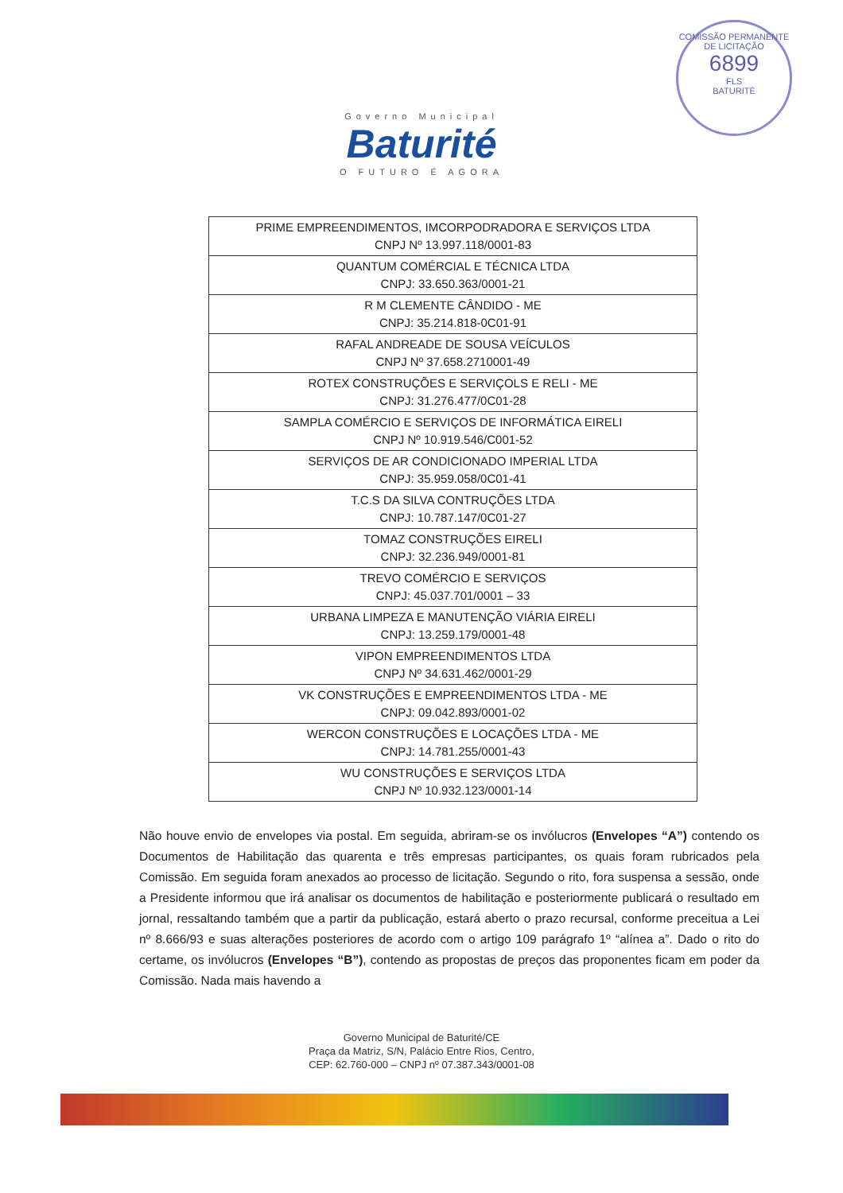COMISSÃO PERMANENTE DE LICITAÇÃO
6899
FLS
BATURITÉ
Governo Municipal
Baturité
O FUTURO É AGORA
| PRIME EMPREENDIMENTOS, IMCORPODRADORA E SERVIÇOS LTDA CNPJ Nº 13.997.118/0001-83 |
| QUANTUM COMÉRCIAL E TÉCNICA LTDA CNPJ: 33.650.363/0001-21 |
| R M CLEMENTE CÂNDIDO - ME CNPJ: 35.214.818-0C01-91 |
| RAFAL ANDREADE DE SOUSA VEÍCULOS CNPJ Nº 37.658.2710001-49 |
| ROTEX CONSTRUÇÕES E SERVIÇOLS E RELI - ME CNPJ: 31.276.477/0C01-28 |
| SAMPLA COMÉRCIO E SERVIÇOS DE INFORMÁTICA EIRELI CNPJ Nº 10.919.546/C001-52 |
| SERVIÇOS DE AR CONDICIONADO IMPERIAL LTDA CNPJ: 35.959.058/0C01-41 |
| T.C.S DA SILVA CONTRUÇÕES LTDA CNPJ: 10.787.147/0C01-27 |
| TOMAZ CONSTRUÇÕES EIRELI CNPJ: 32.236.949/0001-81 |
| TREVO COMÉRCIO E SERVIÇOS CNPJ: 45.037.701/0001 – 33 |
| URBANA LIMPEZA E MANUTENÇÃO VIÁRIA EIRELI CNPJ: 13.259.179/0001-48 |
| VIPON EMPREENDIMENTOS LTDA CNPJ Nº 34.631.462/0001-29 |
| VK CONSTRUÇÕES E EMPREENDIMENTOS LTDA - ME CNPJ: 09.042.893/0001-02 |
| WERCON CONSTRUÇÕES E LOCAÇÕES LTDA - ME CNPJ: 14.781.255/0001-43 |
| WU CONSTRUÇÕES E SERVIÇOS LTDA CNPJ Nº 10.932.123/0001-14 |
Não houve envio de envelopes via postal. Em seguida, abriram-se os invólucros (Envelopes “A”) contendo os Documentos de Habilitação das quarenta e três empresas participantes, os quais foram rubricados pela Comissão. Em seguida foram anexados ao processo de licitação. Segundo o rito, fora suspensa a sessão, onde a Presidente informou que irá analisar os documentos de habilitação e posteriormente publicará o resultado em jornal, ressaltando também que a partir da publicação, estará aberto o prazo recursal, conforme preceitua a Lei nº 8.666/93 e suas alterações posteriores de acordo com o artigo 109 parágrafo 1º “alínea a”. Dado o rito do certame, os invólucros (Envelopes “B”), contendo as propostas de preços das proponentes ficam em poder da Comissão. Nada mais havendo a
Governo Municipal de Baturité/CE
Praça da Matriz, S/N, Palácio Entre Rios, Centro,
CEP: 62.760-000 – CNPJ nº 07.387.343/0001-08